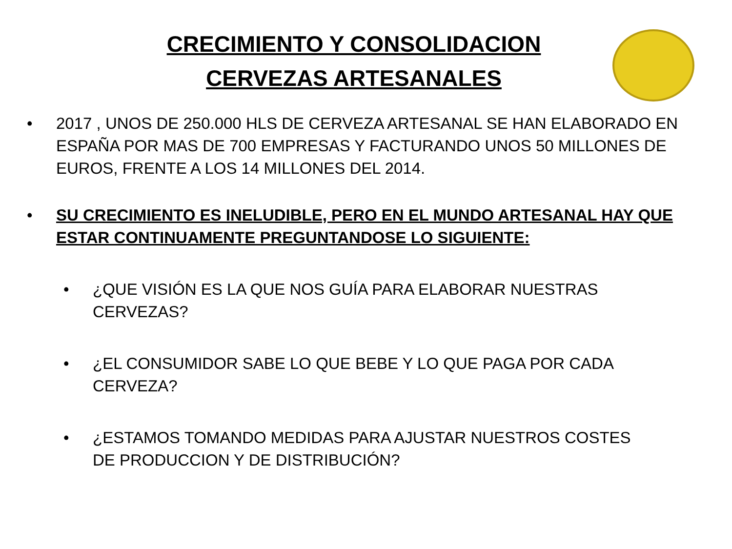CRECIMIENTO Y CONSOLIDACION
CERVEZAS ARTESANALES
• 2017 , UNOS DE 250.000 HLS DE CERVEZA ARTESANAL SE HAN ELABORADO EN ESPAÑA POR MAS DE 700 EMPRESAS Y FACTURANDO UNOS 50 MILLONES DE EUROS, FRENTE A LOS 14 MILLONES DEL 2014.
• SU CRECIMIENTO ES INELUDIBLE, PERO EN EL MUNDO ARTESANAL HAY QUE ESTAR CONTINUAMENTE PREGUNTANDOSE LO SIGUIENTE:
• ¿QUE VISIÓN ES LA QUE NOS GUÍA PARA ELABORAR NUESTRAS CERVEZAS?
• ¿EL CONSUMIDOR SABE LO QUE BEBE Y LO QUE PAGA POR CADA CERVEZA?
• ¿ESTAMOS TOMANDO MEDIDAS PARA AJUSTAR NUESTROS COSTES DE PRODUCCION Y DE DISTRIBUCIÓN?